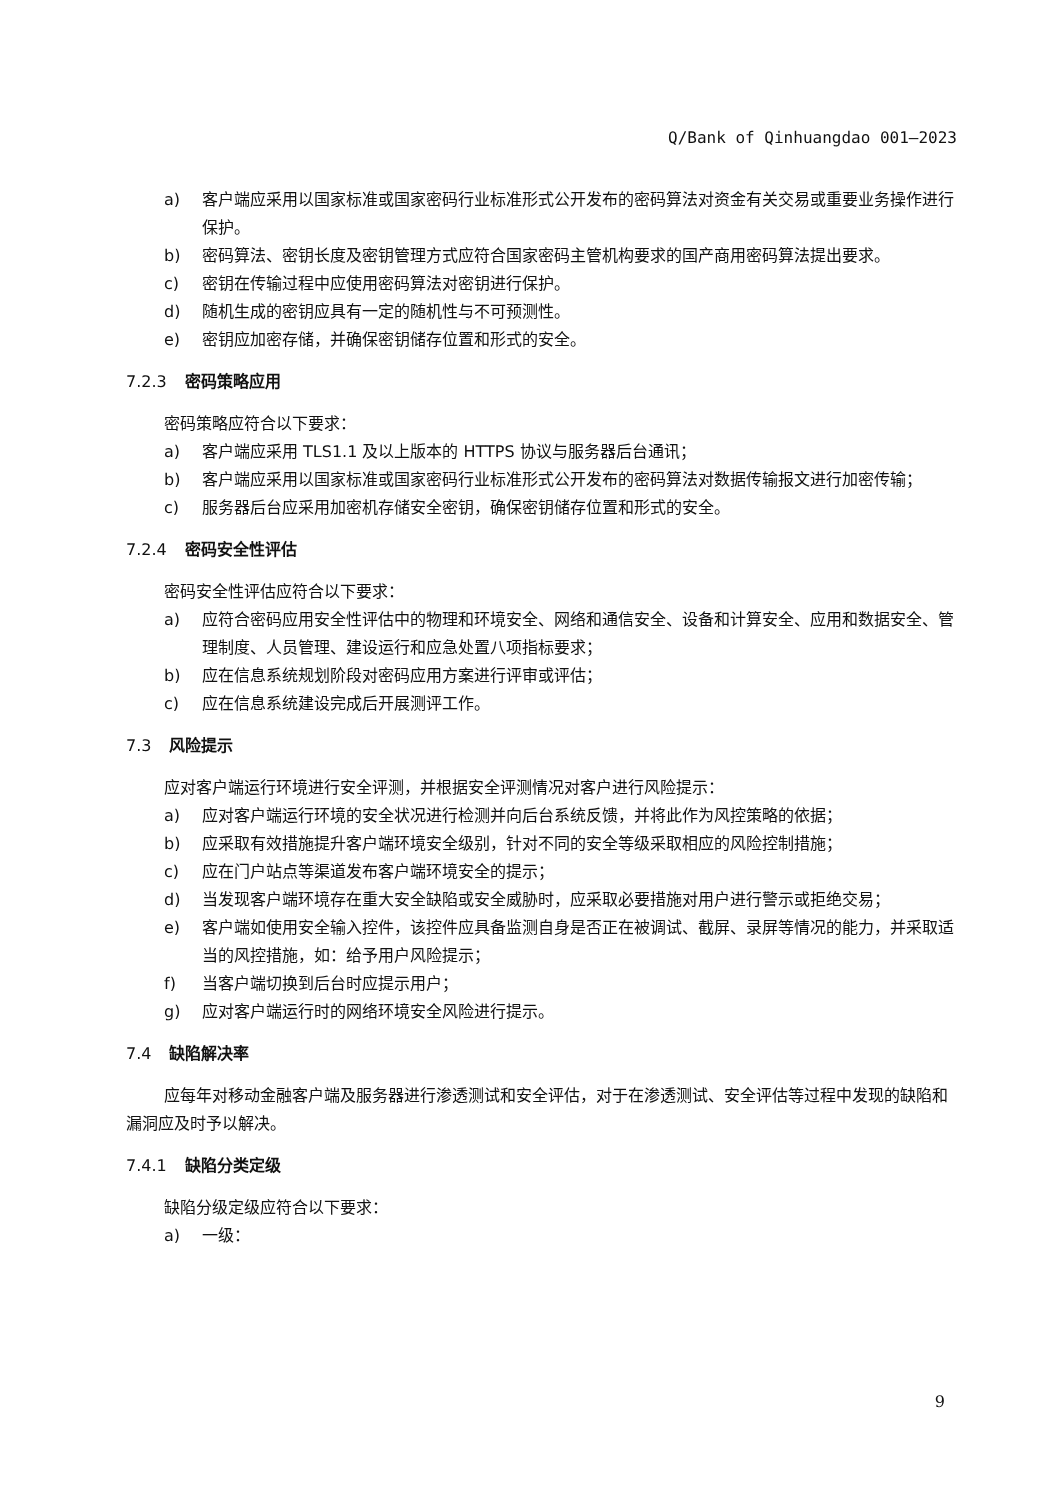Q/Bank of Qinhuangdao 001—2023
a) 客户端应采用以国家标准或国家密码行业标准形式公开发布的密码算法对资金有关交易或重要业务操作进行保护。
b) 密码算法、密钥长度及密钥管理方式应符合国家密码主管机构要求的国产商用密码算法提出要求。
c) 密钥在传输过程中应使用密码算法对密钥进行保护。
d) 随机生成的密钥应具有一定的随机性与不可预测性。
e) 密钥应加密存储，并确保密钥储存位置和形式的安全。
7.2.3 密码策略应用
密码策略应符合以下要求：
a) 客户端应采用 TLS1.1 及以上版本的 HTTPS 协议与服务器后台通讯；
b) 客户端应采用以国家标准或国家密码行业标准形式公开发布的密码算法对数据传输报文进行加密传输；
c) 服务器后台应采用加密机存储安全密钥，确保密钥储存位置和形式的安全。
7.2.4 密码安全性评估
密码安全性评估应符合以下要求：
a) 应符合密码应用安全性评估中的物理和环境安全、网络和通信安全、设备和计算安全、应用和数据安全、管理制度、人员管理、建设运行和应急处置八项指标要求；
b) 应在信息系统规划阶段对密码应用方案进行评审或评估；
c) 应在信息系统建设完成后开展测评工作。
7.3 风险提示
应对客户端运行环境进行安全评测，并根据安全评测情况对客户进行风险提示：
a) 应对客户端运行环境的安全状况进行检测并向后台系统反馈，并将此作为风控策略的依据；
b) 应采取有效措施提升客户端环境安全级别，针对不同的安全等级采取相应的风险控制措施；
c) 应在门户站点等渠道发布客户端环境安全的提示；
d) 当发现客户端环境存在重大安全缺陷或安全威胁时，应采取必要措施对用户进行警示或拒绝交易；
e) 客户端如使用安全输入控件，该控件应具备监测自身是否正在被调试、截屏、录屏等情况的能力，并采取适当的风控措施，如：给予用户风险提示；
f) 当客户端切换到后台时应提示用户；
g) 应对客户端运行时的网络环境安全风险进行提示。
7.4 缺陷解决率
应每年对移动金融客户端及服务器进行渗透测试和安全评估，对于在渗透测试、安全评估等过程中发现的缺陷和漏洞应及时予以解决。
7.4.1 缺陷分类定级
缺陷分级定级应符合以下要求：
a) 一级：
9